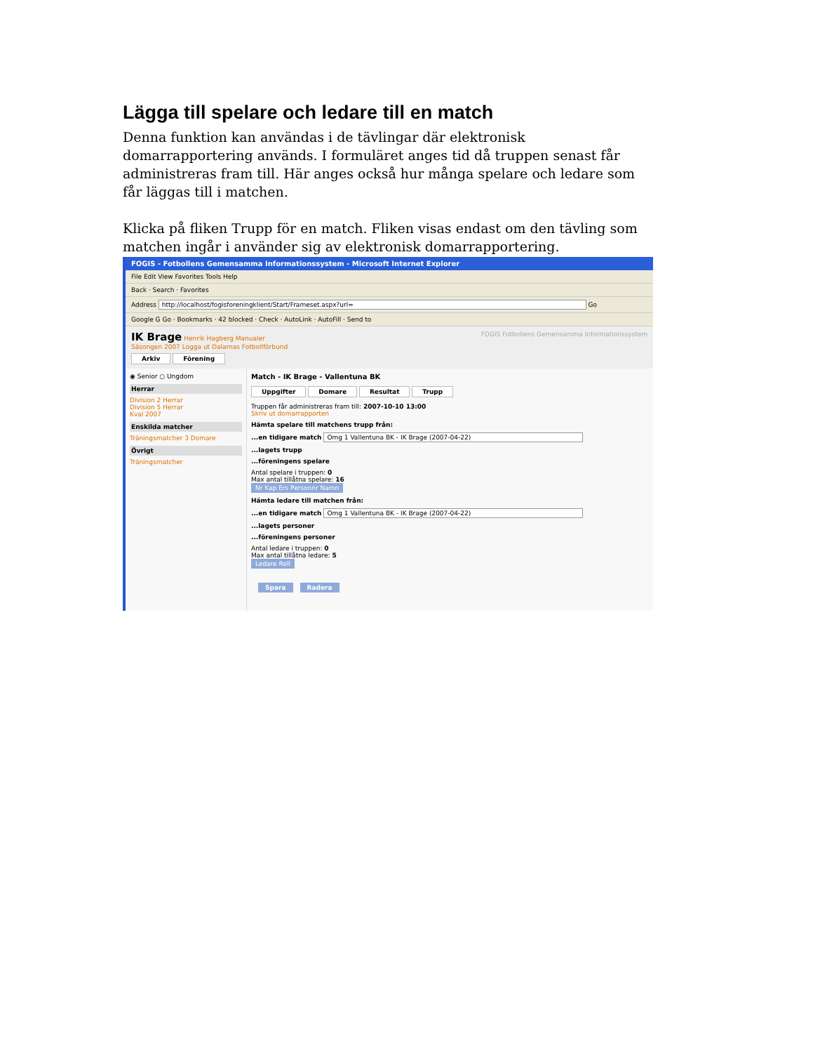Lägga till spelare och ledare till en match
Denna funktion kan användas i de tävlingar där elektronisk domarrapportering används. I formuläret anges tid då truppen senast får administreras fram till. Här anges också hur många spelare och ledare som får läggas till i matchen.
Klicka på fliken Trupp för en match. Fliken visas endast om den tävling som matchen ingår i använder sig av elektronisk domarrapportering.
FOGIS - Fotbollens Gemensamma Informationssystem - Microsoft Internet Explorer
File Edit View Favorites Tools Help
Back · Search · Favorites
Address http://localhost/fogisforeningklient/Start/Frameset.aspx?url= Go
Google G Go · Bookmarks · 42 blocked · Check · AutoLink · AutoFill · Send to
IK Brage Henrik Hagberg Manualer FOGIS Fotbollens Gemensamma Informationssystem
Säsongen 2007 Logga ut Dalarnas Fotbollförbund
Arkiv Förening
◉ Senior ○ Ungdom
Herrar
Division 2 Herrar
Division 5 Herrar
Kval 2007
Enskilda matcher
Träningsmatcher 3 Domare
Övrigt
Träningsmatcher
Match - IK Brage - Vallentuna BK
Uppgifter Domare Resultat Trupp
Truppen får administreras fram till: 2007-10-10 13:00
Skriv ut domarrapporten
Hämta spelare till matchens trupp från:
...en tidigare match Omg 1 Vallentuna BK - IK Brage (2007-04-22)
...lagets trupp
...föreningens spelare
Antal spelare i truppen: 0
Max antal tillåtna spelare: 16
Nr Kap Ers Personnr Namn
Hämta ledare till matchen från:
...en tidigare match Omg 1 Vallentuna BK - IK Brage (2007-04-22)
...lagets personer
...föreningens personer
Antal ledare i truppen: 0
Max antal tillåtna ledare: 5
Ledare Roll
Spara Radera